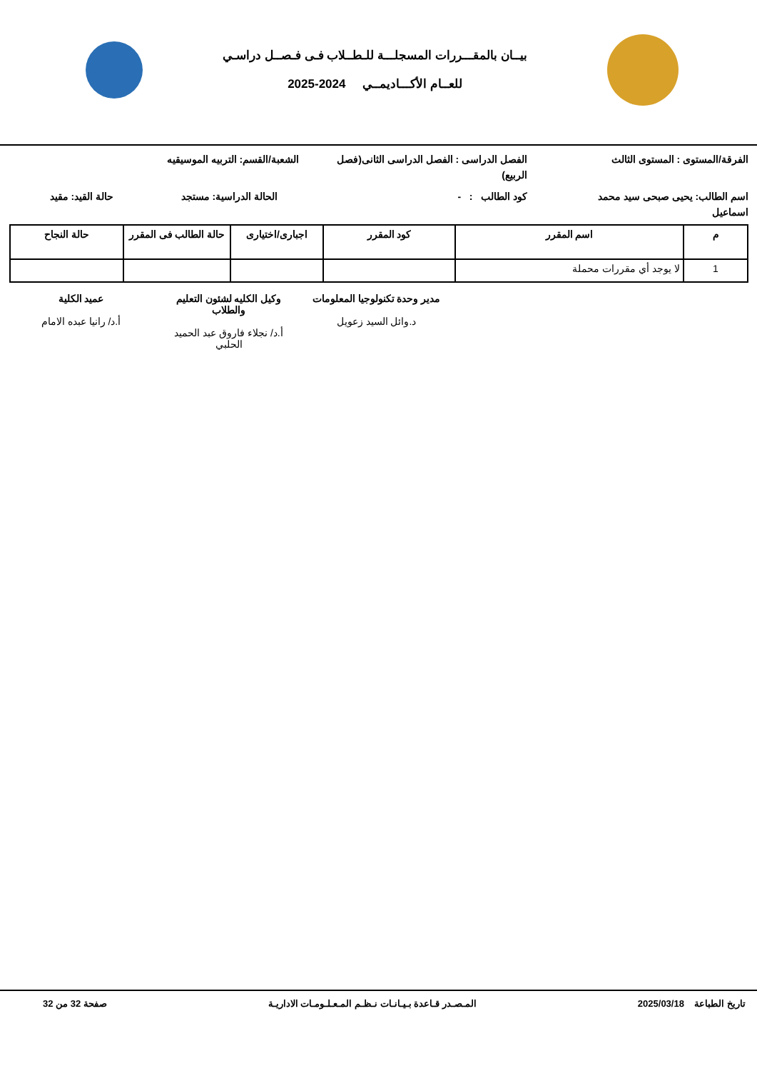بيــان بالمقـــررات المسجلـــة للـطــلاب فـى فـصــل دراسـي
للعــام الأكـــاديمــي 2024-2025
الفرقة/المستوى : المستوى الثالث
الفصل الدراسى : الفصل الدراسى الثانى(فصل الربيع)
الشعبة/القسم: التربيه الموسيقيه
اسم الطالب: يحيى صبحى سيد محمد اسماعيل
كود الطالب : - الحالة الدراسية: مستجد
حالة القيد: مقيد
| م | اسم المقرر | كود المقرر | اجبارى/اختيارى | حالة الطالب فى المقرر | حالة النجاح |
| --- | --- | --- | --- | --- | --- |
| 1 | لا يوجد أي مقررات محملة | | | | |
مدير وحدة تكنولوجيا المعلومات
د.وائل السيد زعويل
وكيل الكليه لشئون التعليم والطلاب
أ.د/ نجلاء فاروق عبد الحميد الحلبي
عميد الكلية
أ.د/ رانيا عبده الامام
تاريخ الطباعة 2025/03/18 المـصـدر قـاعدة بـيـانـات نـظـم المـعـلـومـات الاداريـة
صفحة 32 من 32